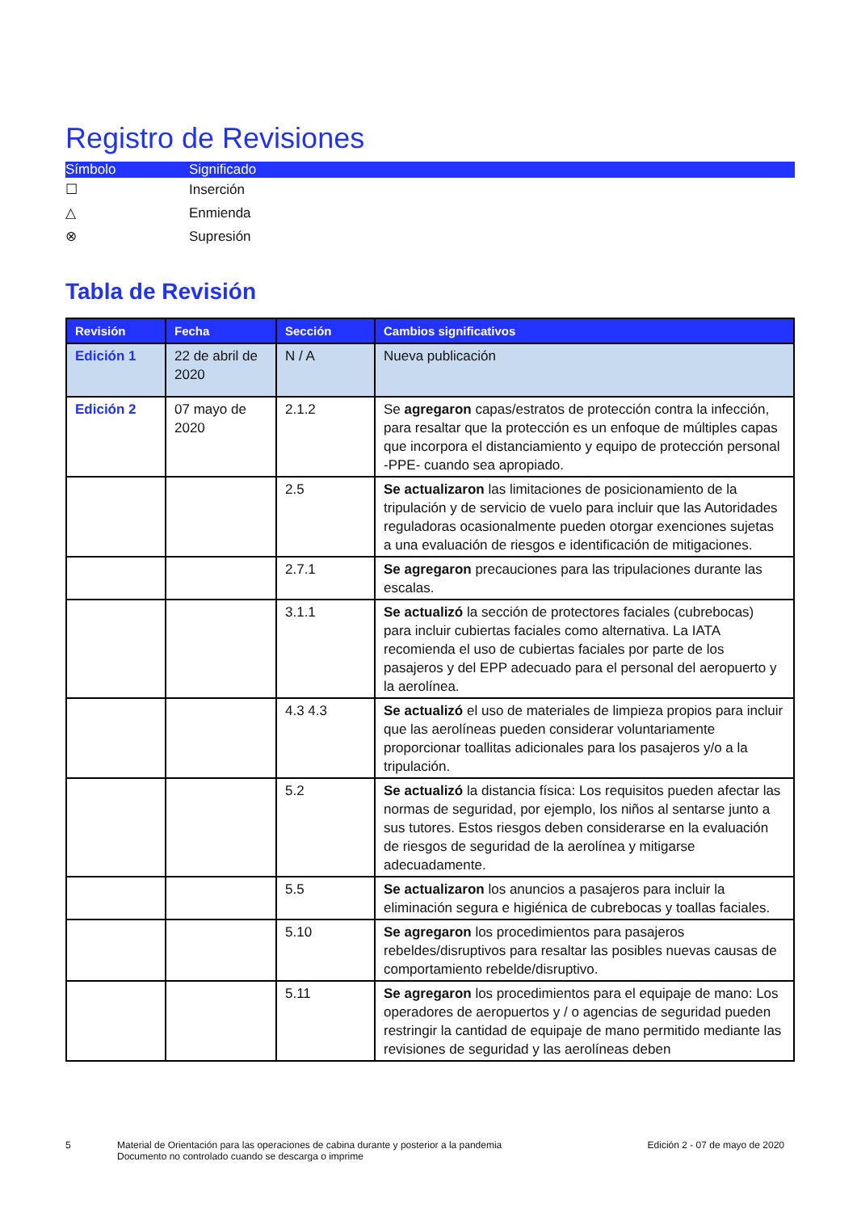Registro de Revisiones
| Símbolo | Significado |
| --- | --- |
| ☐ | Inserción |
| △ | Enmienda |
| ⊗ | Supresión |
Tabla de Revisión
| Revisión | Fecha | Sección | Cambios significativos |
| --- | --- | --- | --- |
| Edición 1 | 22 de abril de 2020 | N / A | Nueva publicación |
| Edición 2 | 07 mayo de 2020 | 2.1.2 | Se agregaron capas/estratos de protección contra la infección, para resaltar que la protección es un enfoque de múltiples capas que incorpora el distanciamiento y equipo de protección personal -PPE- cuando sea apropiado. |
| | | 2.5 | Se actualizaron las limitaciones de posicionamiento de la tripulación y de servicio de vuelo para incluir que las Autoridades reguladoras ocasionalmente pueden otorgar exenciones sujetas a una evaluación de riesgos e identificación de mitigaciones. |
| | | 2.7.1 | Se agregaron precauciones para las tripulaciones durante las escalas. |
| | | 3.1.1 | Se actualizó la sección de protectores faciales (cubrebocas) para incluir cubiertas faciales como alternativa. La IATA recomienda el uso de cubiertas faciales por parte de los pasajeros y del EPP adecuado para el personal del aeropuerto y la aerolínea. |
| | | 4.3 4.3 | Se actualizó el uso de materiales de limpieza propios para incluir que las aerolíneas pueden considerar voluntariamente proporcionar toallitas adicionales para los pasajeros y/o a la tripulación. |
| | | 5.2 | Se actualizó la distancia física: Los requisitos pueden afectar las normas de seguridad, por ejemplo, los niños al sentarse junto a sus tutores. Estos riesgos deben considerarse en la evaluación de riesgos de seguridad de la aerolínea y mitigarse adecuadamente. |
| | | 5.5 | Se actualizaron los anuncios a pasajeros para incluir la eliminación segura e higiénica de cubrebocas y toallas faciales. |
| | | 5.10 | Se agregaron los procedimientos para pasajeros rebeldes/disruptivos para resaltar las posibles nuevas causas de comportamiento rebelde/disruptivo. |
| | | 5.11 | Se agregaron los procedimientos para el equipaje de mano: Los operadores de aeropuertos y / o agencias de seguridad pueden restringir la cantidad de equipaje de mano permitido mediante las revisiones de seguridad y las aerolíneas deben |
5 Material de Orientación para las operaciones de cabina durante y posterior a la pandemia
Documento no controlado cuando se descarga o imprime
Edición 2 - 07 de mayo de 2020